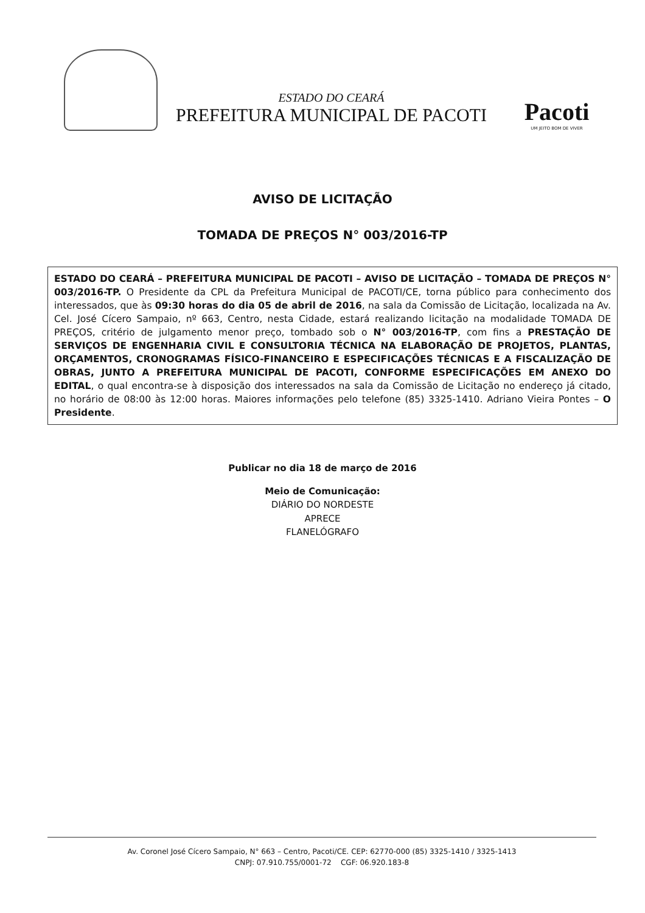ESTADO DO CEARÁ
PREFEITURA MUNICIPAL DE PACOTI
Pacoti
UM JEITO BOM DE VIVER
AVISO DE LICITAÇÃO
TOMADA DE PREÇOS N° 003/2016-TP
ESTADO DO CEARÁ – PREFEITURA MUNICIPAL DE PACOTI – AVISO DE LICITAÇÃO – TOMADA DE PREÇOS N° 003/2016-TP. O Presidente da CPL da Prefeitura Municipal de PACOTI/CE, torna público para conhecimento dos interessados, que às 09:30 horas do dia 05 de abril de 2016, na sala da Comissão de Licitação, localizada na Av. Cel. José Cícero Sampaio, nº 663, Centro, nesta Cidade, estará realizando licitação na modalidade TOMADA DE PREÇOS, critério de julgamento menor preço, tombado sob o N° 003/2016-TP, com fins a PRESTAÇÃO DE SERVIÇOS DE ENGENHARIA CIVIL E CONSULTORIA TÉCNICA NA ELABORAÇÃO DE PROJETOS, PLANTAS, ORÇAMENTOS, CRONOGRAMAS FÍSICO-FINANCEIRO E ESPECIFICAÇÕES TÉCNICAS E A FISCALIZAÇÃO DE OBRAS, JUNTO A PREFEITURA MUNICIPAL DE PACOTI, CONFORME ESPECIFICAÇÕES EM ANEXO DO EDITAL, o qual encontra-se à disposição dos interessados na sala da Comissão de Licitação no endereço já citado, no horário de 08:00 às 12:00 horas. Maiores informações pelo telefone (85) 3325-1410. Adriano Vieira Pontes – O Presidente.
Publicar no dia 18 de março de 2016
Meio de Comunicação:
DIÁRIO DO NORDESTE
APRECE
FLANELÓGRAFO
Av. Coronel José Cícero Sampaio, N° 663 – Centro, Pacoti/CE. CEP: 62770-000 (85) 3325-1410 / 3325-1413
CNPJ: 07.910.755/0001-72 CGF: 06.920.183-8